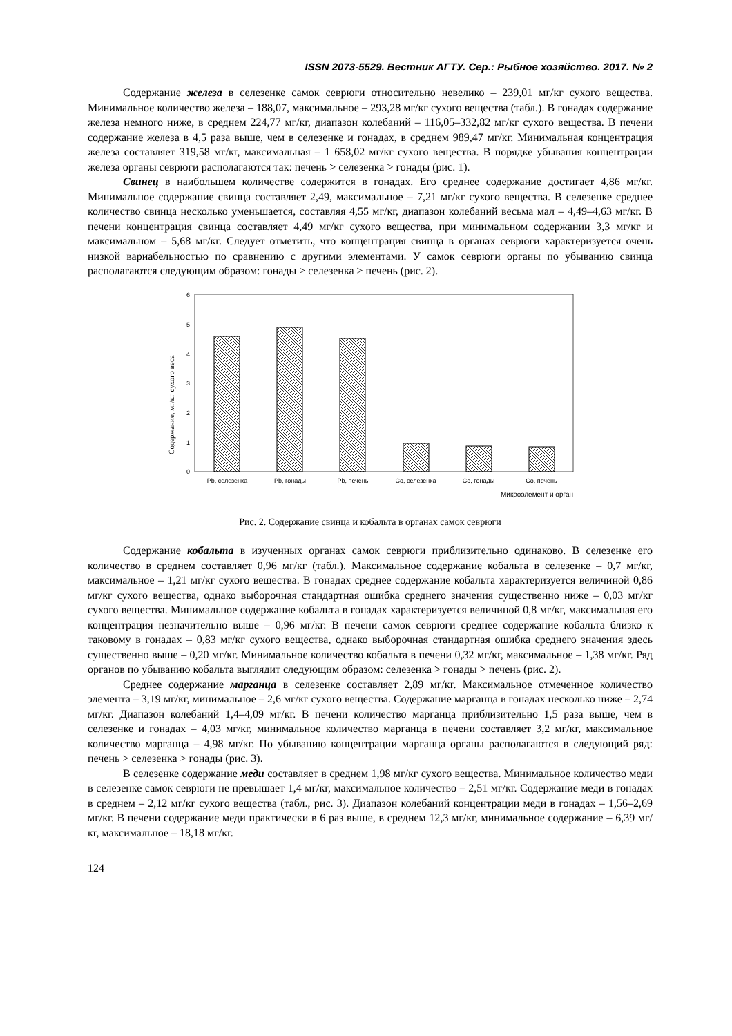ISSN 2073-5529. Вестник АГТУ. Сер.: Рыбное хозяйство. 2017. № 2
Содержание железа в селезенке самок севрюги относительно невелико – 239,01 мг/кг сухого вещества. Минимальное количество железа – 188,07, максимальное – 293,28 мг/кг сухого вещества (табл.). В гонадах содержание железа немного ниже, в среднем 224,77 мг/кг, диапазон колебаний – 116,05–332,82 мг/кг сухого вещества. В печени содержание железа в 4,5 раза выше, чем в селезенке и гонадах, в среднем 989,47 мг/кг. Минимальная концентрация железа составляет 319,58 мг/кг, максимальная – 1 658,02 мг/кг сухого вещества. В порядке убывания концентрации железа органы севрюги располагаются так: печень > селезенка > гонады (рис. 1).
Свинец в наибольшем количестве содержится в гонадах. Его среднее содержание достигает 4,86 мг/кг. Минимальное содержание свинца составляет 2,49, максимальное – 7,21 мг/кг сухого вещества. В селезенке среднее количество свинца несколько уменьшается, составляя 4,55 мг/кг, диапазон колебаний весьма мал – 4,49–4,63 мг/кг. В печени концентрация свинца составляет 4,49 мг/кг сухого вещества, при минимальном содержании 3,3 мг/кг и максимальном – 5,68 мг/кг. Следует отметить, что концентрация свинца в органах севрюги характеризуется очень низкой вариабельностью по сравнению с другими элементами. У самок севрюги органы по убыванию свинца располагаются следующим образом: гонады > селезенка > печень (рис. 2).
Содержание, мг/кг сухого веса
0
1
2
3
4
5
6
Pb, селезенка
Pb, гонады
Pb, печень
Co, селезенка
Co, гонады
Co, печень
Микроэлемент и орган
Рис. 2. Содержание свинца и кобальта в органах самок севрюги
Содержание кобальта в изученных органах самок севрюги приблизительно одинаково. В селезенке его количество в среднем составляет 0,96 мг/кг (табл.). Максимальное содержание кобальта в селезенке – 0,7 мг/кг, максимальное – 1,21 мг/кг сухого вещества. В гонадах среднее содержание кобальта характеризуется величиной 0,86 мг/кг сухого вещества, однако выборочная стандартная ошибка среднего значения существенно ниже – 0,03 мг/кг сухого вещества. Минимальное содержание кобальта в гонадах характеризуется величиной 0,8 мг/кг, максимальная его концентрация незначительно выше – 0,96 мг/кг. В печени самок севрюги среднее содержание кобальта близко к таковому в гонадах – 0,83 мг/кг сухого вещества, однако выборочная стандартная ошибка среднего значения здесь существенно выше – 0,20 мг/кг. Минимальное количество кобальта в печени 0,32 мг/кг, максимальное – 1,38 мг/кг. Ряд органов по убыванию кобальта выглядит следующим образом: селезенка > гонады > печень (рис. 2).
Среднее содержание марганца в селезенке составляет 2,89 мг/кг. Максимальное отмеченное количество элемента – 3,19 мг/кг, минимальное – 2,6 мг/кг сухого вещества. Содержание марганца в гонадах несколько ниже – 2,74 мг/кг. Диапазон колебаний 1,4–4,09 мг/кг. В печени количество марганца приблизительно 1,5 раза выше, чем в селезенке и гонадах – 4,03 мг/кг, минимальное количество марганца в печени составляет 3,2 мг/кг, максимальное количество марганца – 4,98 мг/кг. По убыванию концентрации марганца органы располагаются в следующий ряд: печень > селезенка > гонады (рис. 3).
В селезенке содержание меди составляет в среднем 1,98 мг/кг сухого вещества. Минимальное количество меди в селезенке самок севрюги не превышает 1,4 мг/кг, максимальное количество – 2,51 мг/кг. Содержание меди в гонадах в среднем – 2,12 мг/кг сухого вещества (табл., рис. 3). Диапазон колебаний концентрации меди в гонадах – 1,56–2,69 мг/кг. В печени содержание меди практически в 6 раз выше, в среднем 12,3 мг/кг, минимальное содержание – 6,39 мг/кг, максимальное – 18,18 мг/кг.
124